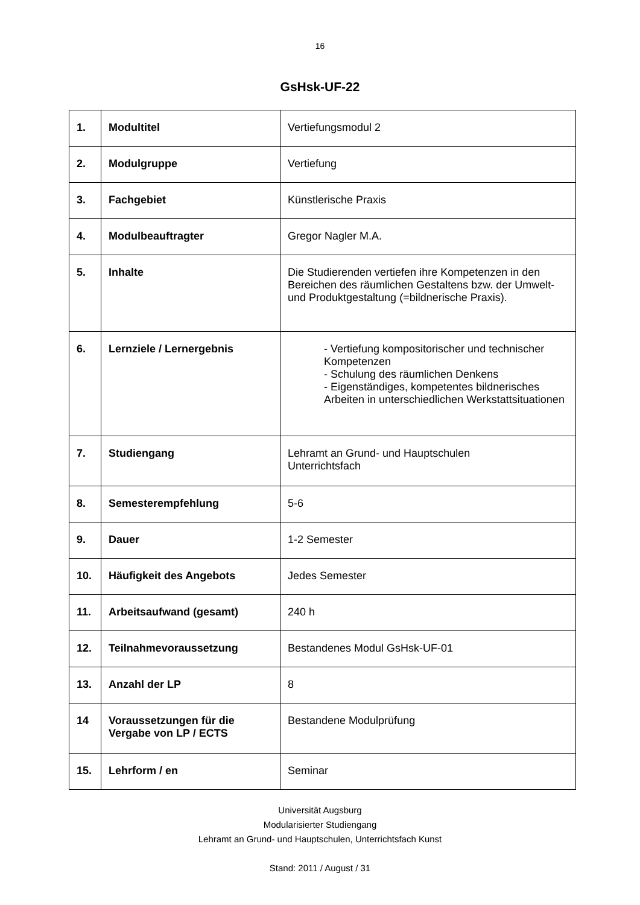16
GsHsk-UF-22
| 1. | Modultitel | Vertiefungsmodul 2 |
| 2. | Modulgruppe | Vertiefung |
| 3. | Fachgebiet | Künstlerische Praxis |
| 4. | Modulbeauftragter | Gregor Nagler M.A. |
| 5. | Inhalte | Die Studierenden vertiefen ihre Kompetenzen in den Bereichen des räumlichen Gestaltens bzw. der Umwelt- und Produktgestaltung (=bildnerische Praxis). |
| 6. | Lernziele / Lernergebnis | - Vertiefung kompositorischer und technischer Kompetenzen - Schulung des räumlichen Denkens - Eigenständiges, kompetentes bildnerisches Arbeiten in unterschiedlichen Werkstattsituationen |
| 7. | Studiengang | Lehramt an Grund- und Hauptschulen Unterrichtsfach |
| 8. | Semesterempfehlung | 5-6 |
| 9. | Dauer | 1-2 Semester |
| 10. | Häufigkeit des Angebots | Jedes Semester |
| 11. | Arbeitsaufwand (gesamt) | 240 h |
| 12. | Teilnahmevoraussetzung | Bestandenes Modul GsHsk-UF-01 |
| 13. | Anzahl der LP | 8 |
| 14 | Voraussetzungen für die Vergabe von LP / ECTS | Bestandene Modulprüfung |
| 15. | Lehrform / en | Seminar |
Universität Augsburg
Modularisierter Studiengang
Lehramt an Grund- und Hauptschulen, Unterrichtsfach Kunst
Stand: 2011 / August / 31